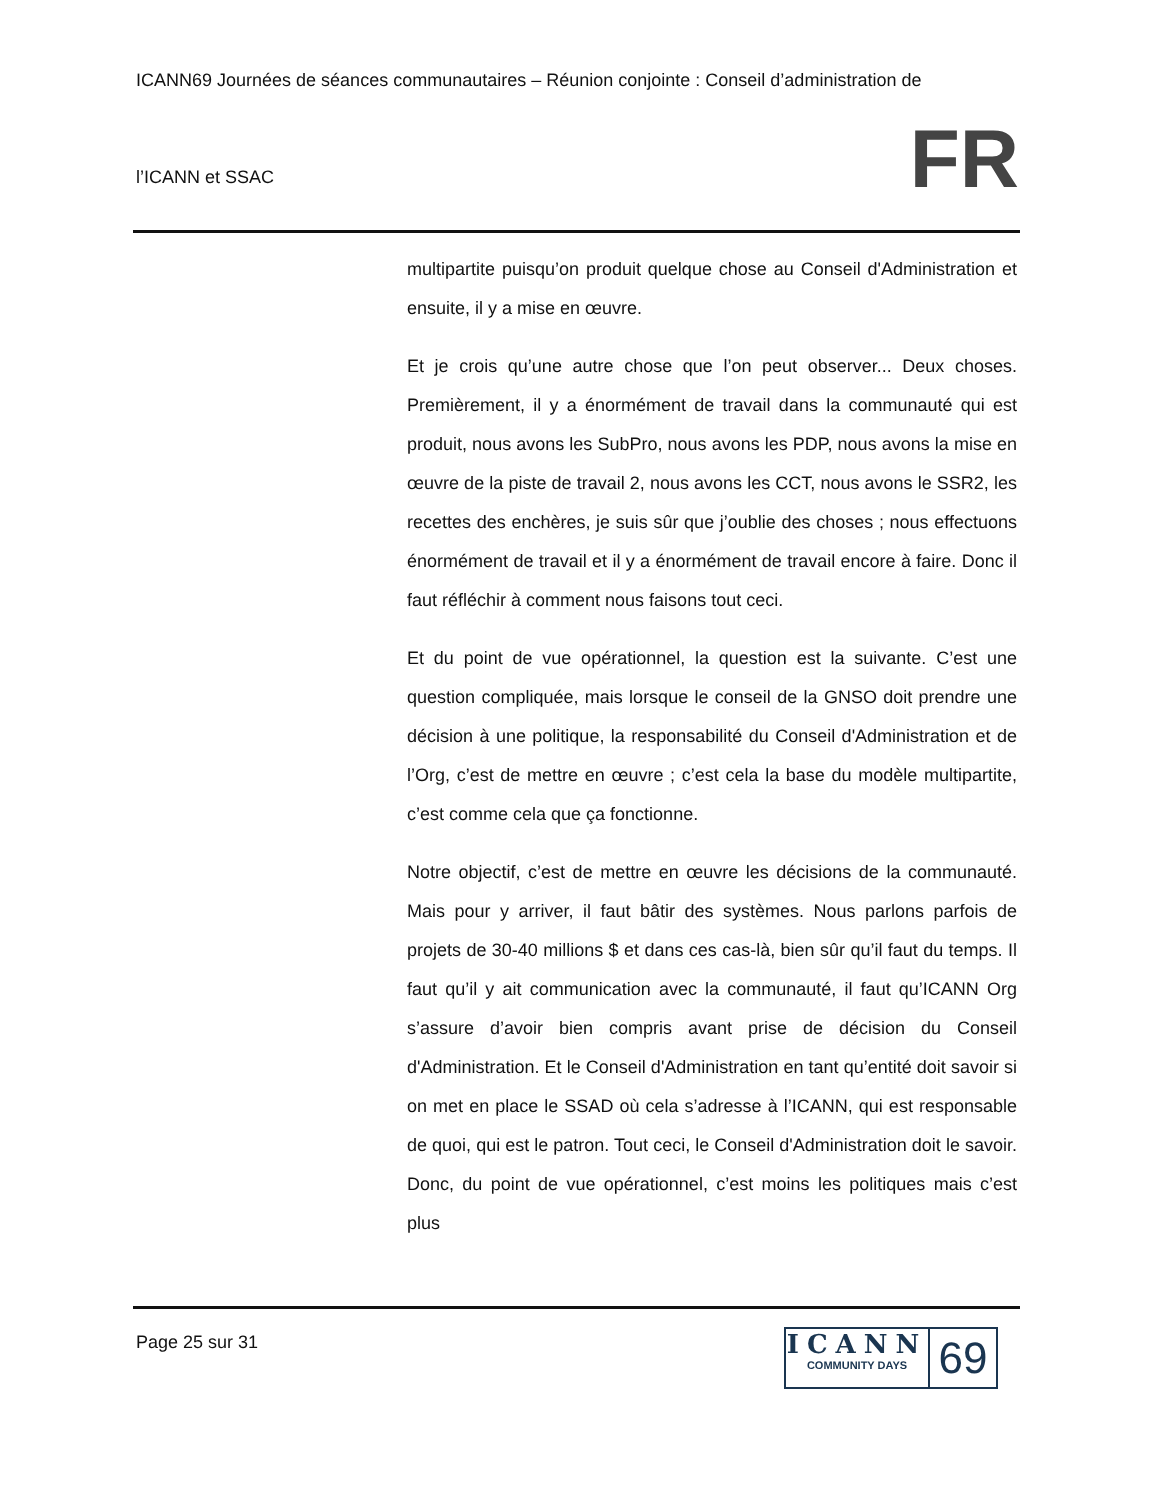ICANN69 Journées de séances communautaires – Réunion conjointe : Conseil d’administration de
l’ICANN et SSAC
FR
multipartite puisqu’on produit quelque chose au Conseil d'Administration et ensuite, il y a mise en œuvre.
Et je crois qu’une autre chose que l’on peut observer... Deux choses. Premièrement, il y a énormément de travail dans la communauté qui est produit, nous avons les SubPro, nous avons les PDP, nous avons la mise en œuvre de la piste de travail 2, nous avons les CCT, nous avons le SSR2, les recettes des enchères, je suis sûr que j’oublie des choses ; nous effectuons énormément de travail et il y a énormément de travail encore à faire. Donc il faut réfléchir à comment nous faisons tout ceci.
Et du point de vue opérationnel, la question est la suivante. C’est une question compliquée, mais lorsque le conseil de la GNSO doit prendre une décision à une politique, la responsabilité du Conseil d'Administration et de l’Org, c’est de mettre en œuvre ; c’est cela la base du modèle multipartite, c’est comme cela que ça fonctionne.
Notre objectif, c’est de mettre en œuvre les décisions de la communauté. Mais pour y arriver, il faut bâtir des systèmes. Nous parlons parfois de projets de 30-40 millions $ et dans ces cas-là, bien sûr qu’il faut du temps. Il faut qu’il y ait communication avec la communauté, il faut qu’ICANN Org s’assure d’avoir bien compris avant prise de décision du Conseil d'Administration. Et le Conseil d'Administration en tant qu’entité doit savoir si on met en place le SSAD où cela s’adresse à l’ICANN, qui est responsable de quoi, qui est le patron. Tout ceci, le Conseil d'Administration doit le savoir. Donc, du point de vue opérationnel, c’est moins les politiques mais c’est plus
Page 25 sur 31
ICANN
COMMUNITY DAYS
69